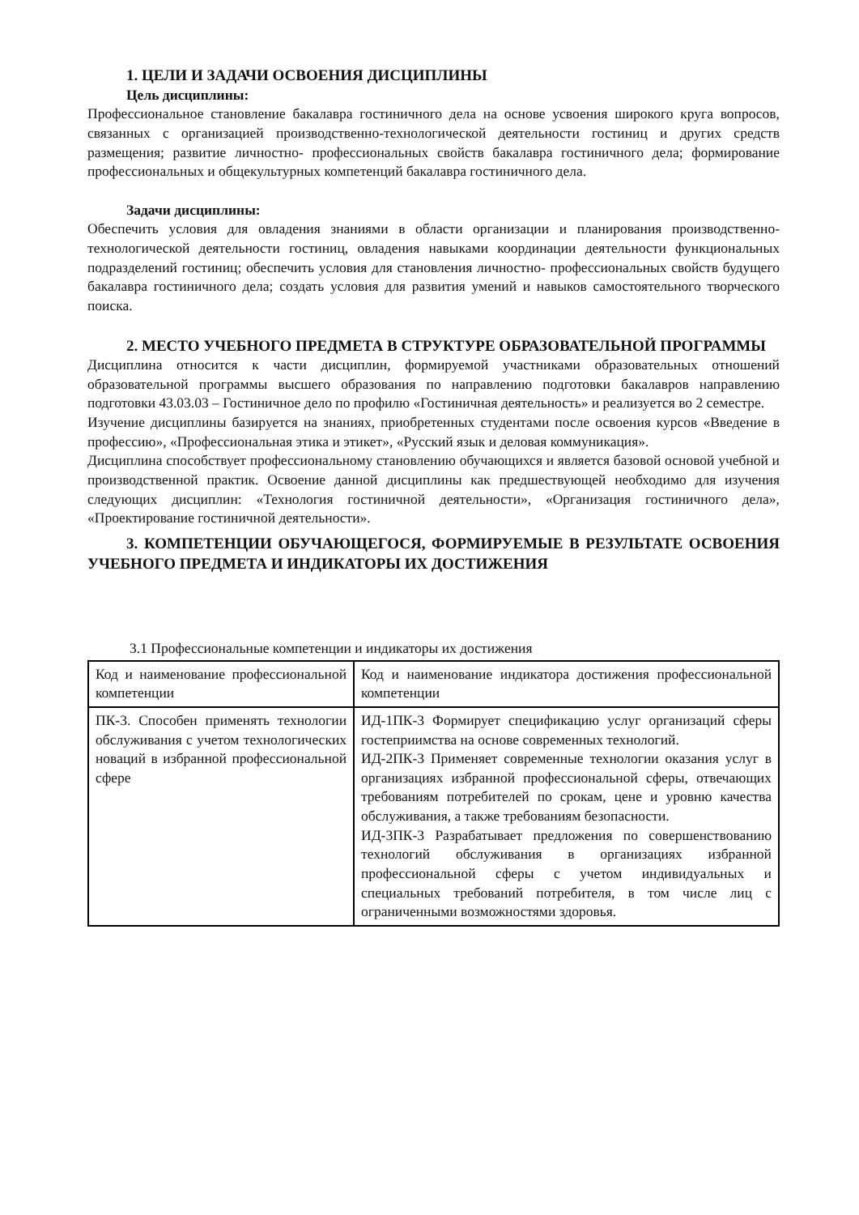1. ЦЕЛИ И ЗАДАЧИ ОСВОЕНИЯ ДИСЦИПЛИНЫ
Цель дисциплины:
Профессиональное становление бакалавра гостиничного дела на основе усвоения широкого круга вопросов, связанных с организацией производственно-технологической деятельности гостиниц и других средств размещения; развитие личностно- профессиональных свойств бакалавра гостиничного дела; формирование профессиональных и общекультурных компетенций бакалавра гостиничного дела.
Задачи дисциплины:
Обеспечить условия для овладения знаниями в области организации и планирования производственно- технологической деятельности гостиниц, овладения навыками координации деятельности функциональных подразделений гостиниц; обеспечить условия для становления личностно- профессиональных свойств будущего бакалавра гостиничного дела; создать условия для развития умений и навыков самостоятельного творческого поиска.
2. МЕСТО УЧЕБНОГО ПРЕДМЕТА В СТРУКТУРЕ ОБРАЗОВАТЕЛЬНОЙ ПРОГРАММЫ
Дисциплина относится к части дисциплин, формируемой участниками образовательных отношений образовательной программы высшего образования по направлению подготовки бакалавров направлению подготовки 43.03.03 – Гостиничное дело по профилю «Гостиничная деятельность» и реализуется во 2 семестре.
Изучение дисциплины базируется на знаниях, приобретенных студентами после освоения курсов «Введение в профессию», «Профессиональная этика и этикет», «Русский язык и деловая коммуникация».
Дисциплина способствует профессиональному становлению обучающихся и является базовой основой учебной и производственной практик. Освоение данной дисциплины как предшествующей необходимо для изучения следующих дисциплин: «Технология гостиничной деятельности», «Организация гостиничного дела», «Проектирование гостиничной деятельности».
3. КОМПЕТЕНЦИИ ОБУЧАЮЩЕГОСЯ, ФОРМИРУЕМЫЕ В РЕЗУЛЬТАТЕ ОСВОЕНИЯ УЧЕБНОГО ПРЕДМЕТА И ИНДИКАТОРЫ ИХ ДОСТИЖЕНИЯ
3.1 Профессиональные компетенции и индикаторы их достижения
| Код и наименование профессиональной компетенции | Код и наименование индикатора достижения профессиональной компетенции |
| ПК-3. Способен применять технологии обслуживания с учетом технологических новаций в избранной профессиональной сфере | ИД-1ПК-3 Формирует спецификацию услуг организаций сферы гостеприимства на основе современных технологий. ИД-2ПК-3 Применяет современные технологии оказания услуг в организациях избранной профессиональной сферы, отвечающих требованиям потребителей по срокам, цене и уровню качества обслуживания, а также требованиям безопасности. ИД-3ПК-3 Разрабатывает предложения по совершенствованию технологий обслуживания в организациях избранной профессиональной сферы с учетом индивидуальных и специальных требований потребителя, в том числе лиц с ограниченными возможностями здоровья. |